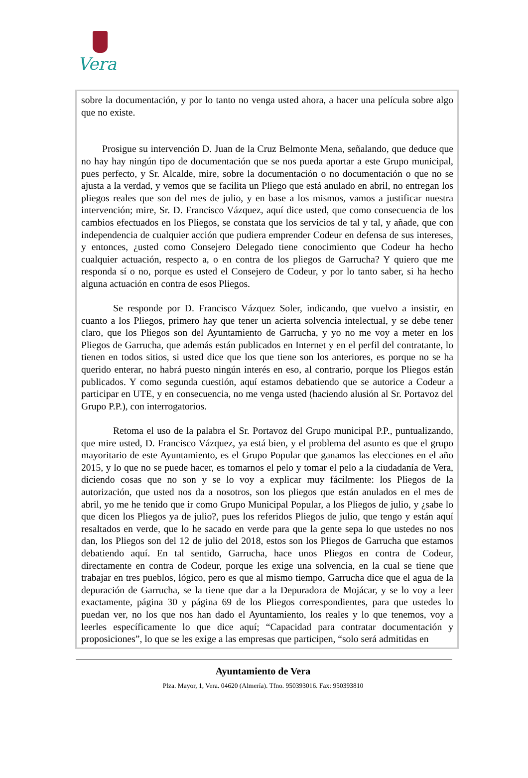Vera
sobre la documentación, y por lo tanto no venga usted ahora, a hacer una película sobre algo que no existe.
Prosigue su intervención D. Juan de la Cruz Belmonte Mena, señalando, que deduce que no hay hay ningún tipo de documentación que se nos pueda aportar a este Grupo municipal, pues perfecto, y Sr. Alcalde, mire, sobre la documentación o no documentación o que no se ajusta a la verdad, y vemos que se facilita un Pliego que está anulado en abril, no entregan los pliegos reales que son del mes de julio, y en base a los mismos, vamos a justificar nuestra intervención; mire, Sr. D. Francisco Vázquez, aquí dice usted, que como consecuencia de los cambios efectuados en los Pliegos, se constata que los servicios de tal y tal, y añade, que con independencia de cualquier acción que pudiera emprender Codeur en defensa de sus intereses, y entonces, ¿usted como Consejero Delegado tiene conocimiento que Codeur ha hecho cualquier actuación, respecto a, o en contra de los pliegos de Garrucha? Y quiero que me responda sí o no, porque es usted el Consejero de Codeur, y por lo tanto saber, si ha hecho alguna actuación en contra de esos Pliegos.
Se responde por D. Francisco Vázquez Soler, indicando, que vuelvo a insistir, en cuanto a los Pliegos, primero hay que tener un acierta solvencia intelectual, y se debe tener claro, que los Pliegos son del Ayuntamiento de Garrucha, y yo no me voy a meter en los Pliegos de Garrucha, que además están publicados en Internet y en el perfil del contratante, lo tienen en todos sitios, si usted dice que los que tiene son los anteriores, es porque no se ha querido enterar, no habrá puesto ningún interés en eso, al contrario, porque los Pliegos están publicados. Y como segunda cuestión, aquí estamos debatiendo que se autorice a Codeur a participar en UTE, y en consecuencia, no me venga usted (haciendo alusión al Sr. Portavoz del Grupo P.P.), con interrogatorios.
Retoma el uso de la palabra el Sr. Portavoz del Grupo municipal P.P., puntualizando, que mire usted, D. Francisco Vázquez, ya está bien, y el problema del asunto es que el grupo mayoritario de este Ayuntamiento, es el Grupo Popular que ganamos las elecciones en el año 2015, y lo que no se puede hacer, es tomarnos el pelo y tomar el pelo a la ciudadanía de Vera, diciendo cosas que no son y se lo voy a explicar muy fácilmente: los Pliegos de la autorización, que usted nos da a nosotros, son los pliegos que están anulados en el mes de abril, yo me he tenido que ir como Grupo Municipal Popular, a los Pliegos de julio, y ¿sabe lo que dicen los Pliegos ya de julio?, pues los referidos Pliegos de julio, que tengo y están aquí resaltados en verde, que lo he sacado en verde para que la gente sepa lo que ustedes no nos dan, los Pliegos son del 12 de julio del 2018, estos son los Pliegos de Garrucha que estamos debatiendo aquí. En tal sentido, Garrucha, hace unos Pliegos en contra de Codeur, directamente en contra de Codeur, porque les exige una solvencia, en la cual se tiene que trabajar en tres pueblos, lógico, pero es que al mismo tiempo, Garrucha dice que el agua de la depuración de Garrucha, se la tiene que dar a la Depuradora de Mojácar, y se lo voy a leer exactamente, página 30 y página 69 de los Pliegos correspondientes, para que ustedes lo puedan ver, no los que nos han dado el Ayuntamiento, los reales y lo que tenemos, voy a leerles específicamente lo que dice aquí; “Capacidad para contratar documentación y proposiciones”, lo que se les exige a las empresas que participen, “solo será admitidas en
Ayuntamiento de Vera
Plza. Mayor, 1, Vera. 04620 (Almería). Tfno. 950393016. Fax: 950393810